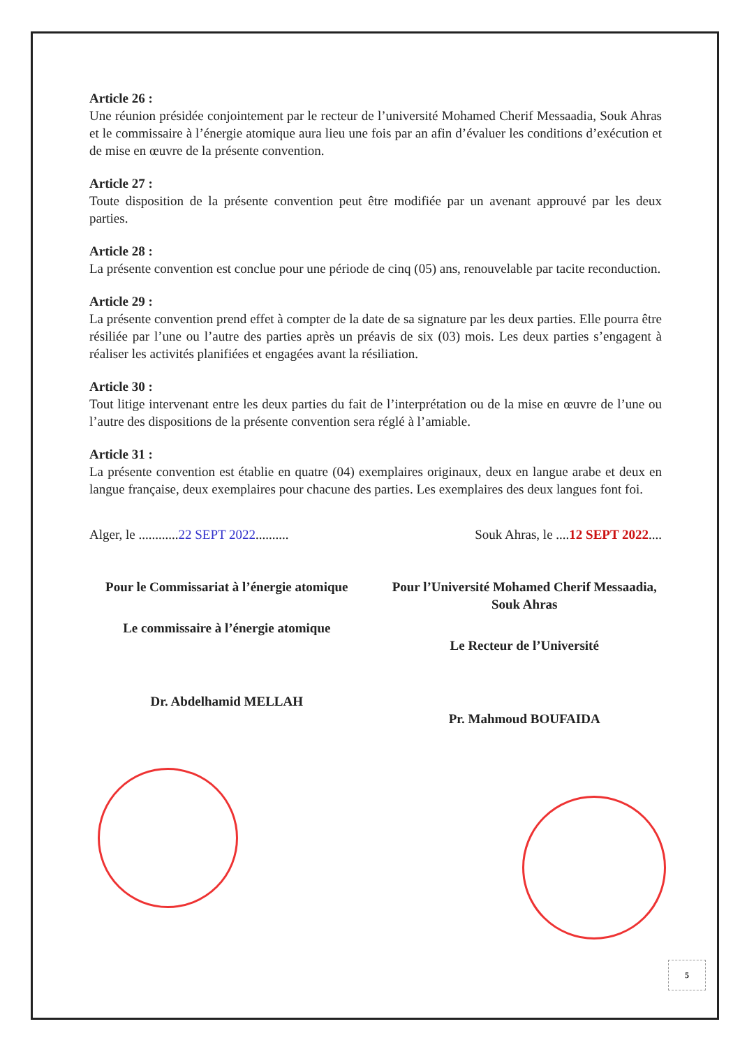Article 26 :
Une réunion présidée conjointement par le recteur de l’université Mohamed Cherif Messaadia, Souk Ahras et le commissaire à l’énergie atomique aura lieu une fois par an afin d’évaluer les conditions d’exécution et de mise en œuvre de la présente convention.
Article 27 :
Toute disposition de la présente convention peut être modifiée par un avenant approuvé par les deux parties.
Article 28 :
La présente convention est conclue pour une période de cinq (05) ans, renouvelable par tacite reconduction.
Article 29 :
La présente convention prend effet à compter de la date de sa signature par les deux parties. Elle pourra être résiliée par l’une ou l’autre des parties après un préavis de six (03) mois. Les deux parties s’engagent à réaliser les activités planifiées et engagées avant la résiliation.
Article 30 :
Tout litige intervenant entre les deux parties du fait de l’interprétation ou de la mise en œuvre de l’une ou l’autre des dispositions de la présente convention sera réglé à l’amiable.
Article 31 :
La présente convention est établie en quatre (04) exemplaires originaux, deux en langue arabe et deux en langue française, deux exemplaires pour chacune des parties. Les exemplaires des deux langues font foi.
Alger, le ............22 SEPT 2022.......... Souk Ahras, le ....12 SEPT 2022....
Pour le Commissariat à l’énergie atomique
Le commissaire à l’énergie atomique
Dr. Abdelhamid MELLAH
Pour l’Université Mohamed Cherif Messaadia, Souk Ahras
Le Recteur de l’Université
Pr. Mahmoud BOUFAIDA
5